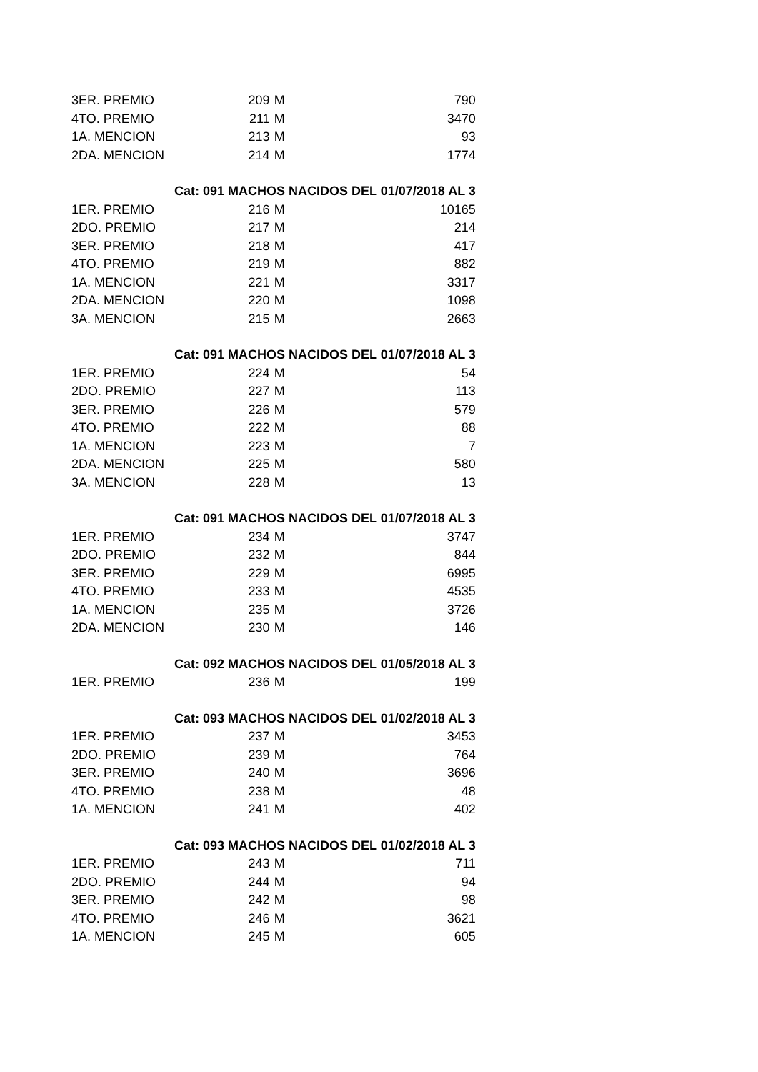| 3ER. PREMIO | 209 | M | 790 |
| 4TO. PREMIO | 211 | M | 3470 |
| 1A. MENCION | 213 | M | 93 |
| 2DA. MENCION | 214 | M | 1774 |
| | Cat: 091 MACHOS NACIDOS DEL 01/07/2018 AL 3 | | |
| 1ER. PREMIO | 216 | M | 10165 |
| 2DO. PREMIO | 217 | M | 214 |
| 3ER. PREMIO | 218 | M | 417 |
| 4TO. PREMIO | 219 | M | 882 |
| 1A. MENCION | 221 | M | 3317 |
| 2DA. MENCION | 220 | M | 1098 |
| 3A. MENCION | 215 | M | 2663 |
| | Cat: 091 MACHOS NACIDOS DEL 01/07/2018 AL 3 | | |
| 1ER. PREMIO | 224 | M | 54 |
| 2DO. PREMIO | 227 | M | 113 |
| 3ER. PREMIO | 226 | M | 579 |
| 4TO. PREMIO | 222 | M | 88 |
| 1A. MENCION | 223 | M | 7 |
| 2DA. MENCION | 225 | M | 580 |
| 3A. MENCION | 228 | M | 13 |
| | Cat: 091 MACHOS NACIDOS DEL 01/07/2018 AL 3 | | |
| 1ER. PREMIO | 234 | M | 3747 |
| 2DO. PREMIO | 232 | M | 844 |
| 3ER. PREMIO | 229 | M | 6995 |
| 4TO. PREMIO | 233 | M | 4535 |
| 1A. MENCION | 235 | M | 3726 |
| 2DA. MENCION | 230 | M | 146 |
| | Cat: 092 MACHOS NACIDOS DEL 01/05/2018 AL 3 | | |
| 1ER. PREMIO | 236 | M | 199 |
| | Cat: 093 MACHOS NACIDOS DEL 01/02/2018 AL 3 | | |
| 1ER. PREMIO | 237 | M | 3453 |
| 2DO. PREMIO | 239 | M | 764 |
| 3ER. PREMIO | 240 | M | 3696 |
| 4TO. PREMIO | 238 | M | 48 |
| 1A. MENCION | 241 | M | 402 |
| | Cat: 093 MACHOS NACIDOS DEL 01/02/2018 AL 3 | | |
| 1ER. PREMIO | 243 | M | 711 |
| 2DO. PREMIO | 244 | M | 94 |
| 3ER. PREMIO | 242 | M | 98 |
| 4TO. PREMIO | 246 | M | 3621 |
| 1A. MENCION | 245 | M | 605 |